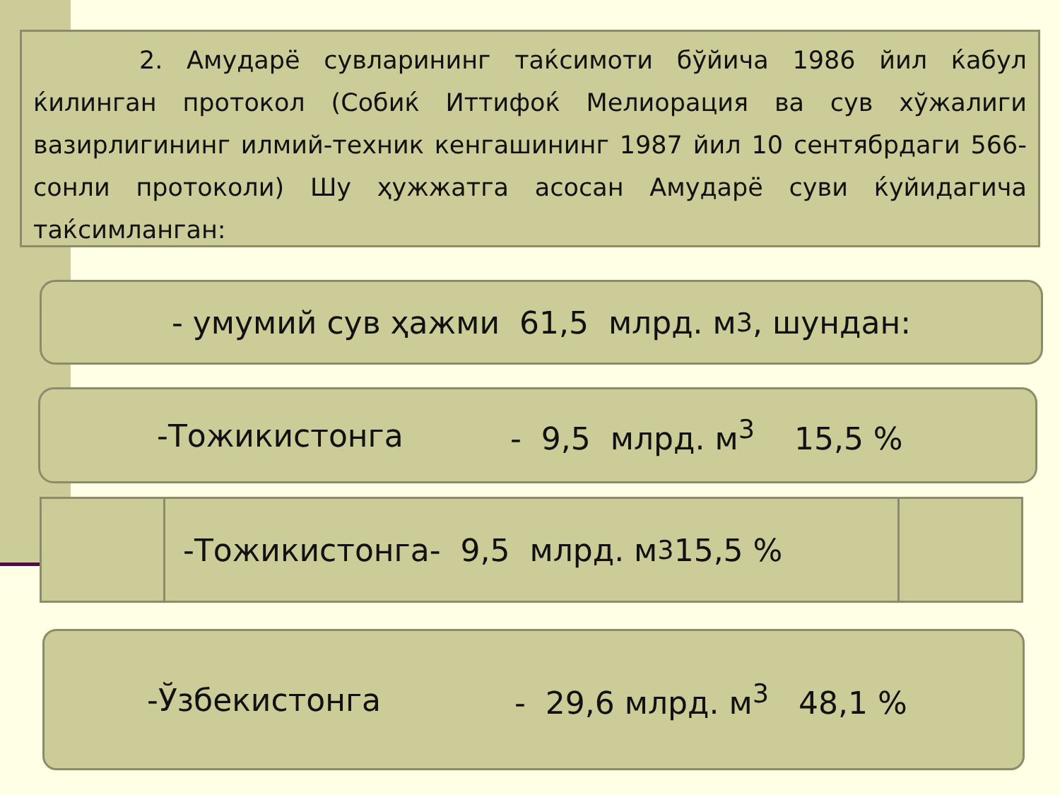2. Амударё сувларининг таќсимоти бўйича 1986 йил ќабул ќилинган протокол (Собиќ Иттифоќ Мелиорация ва сув хўжалиги вазирлигининг илмий-техник кенгашининг 1987 йил 10 сентябрдаги 566-сонли протоколи) Шу ҳужжатга асосан Амударё суви ќуйидагича таќсимланган:
- умумий сув ҳажми 61,5 млрд. м<sup>3</sup>, шундан:
-Тожикистонга - 9,5 млрд. м<sup>3</sup> 15,5 %
-Тожикистонга- 9,5 млрд. м<sup>3</sup> 15,5 %
-Ўзбекистонга - 29,6 млрд. м<sup>3</sup> 48,1 %